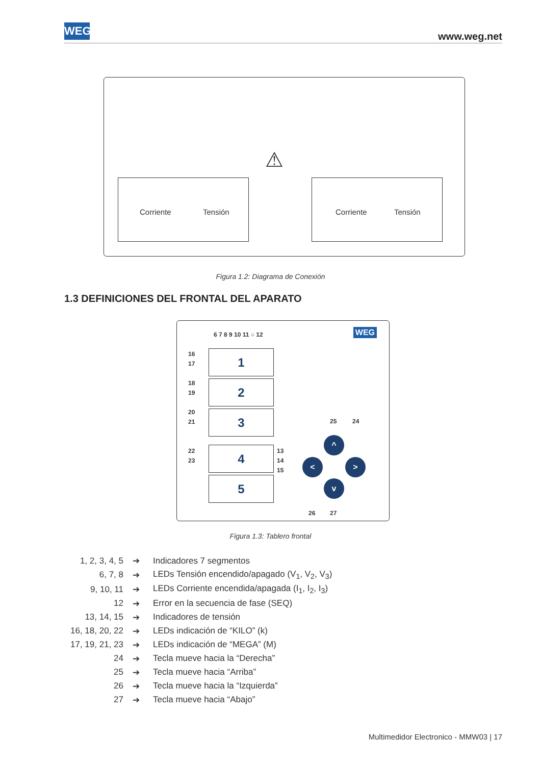WEG
www.weg.net
Corriente Tensión Corriente Tensión
⚠
Figura 1.2: Diagrama de Conexión
1.3 DEFINICIONES DEL FRONTAL DEL APARATO
6 7 8 9 10 11 ○ 12 WEG
1
2
3
4
5
16
17
18
19
20
21
22
23
13
14
15
^
< >
v
25 24
26 27
Figura 1.3: Tablero frontal
| 1, 2, 3, 4, 5 | ➔ | Indicadores 7 segmentos |
| 6, 7, 8 | ➔ | LEDs Tensión encendido/apagado (V<sub>1</sub>, V<sub>2</sub>, V<sub>3</sub>) |
| 9, 10, 11 | ➔ | LEDs Corriente encendida/apagada (I<sub>1</sub>, I<sub>2</sub>, I<sub>3</sub>) |
| 12 | ➔ | Error en la secuencia de fase (SEQ) |
| 13, 14, 15 | ➔ | Indicadores de tensión |
| 16, 18, 20, 22 | ➔ | LEDs indicación de “KILO” (k) |
| 17, 19, 21, 23 | ➔ | LEDs indicación de “MEGA” (M) |
| 24 | ➔ | Tecla mueve hacia la “Derecha” |
| 25 | ➔ | Tecla mueve hacia “Arriba” |
| 26 | ➔ | Tecla mueve hacia la “Izquierda” |
| 27 | ➔ | Tecla mueve hacia “Abajo” |
Multimedidor Electronico - MMW03 | 17